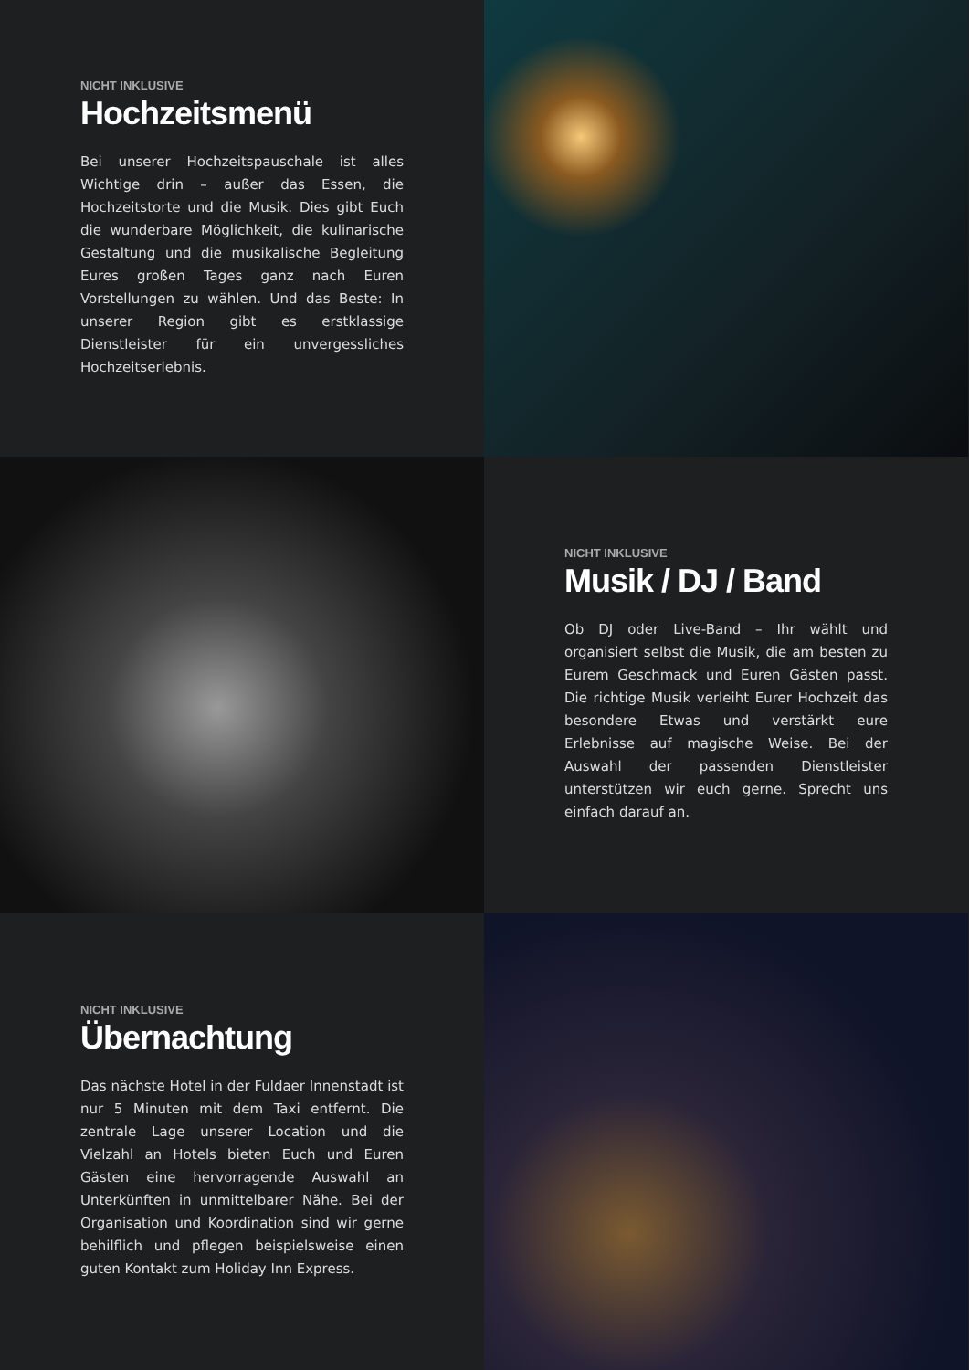NICHT INKLUSIVE
Hochzeitsmenü
Bei unserer Hochzeitspauschale ist alles Wichtige drin – außer das Essen, die Hochzeitstorte und die Musik. Dies gibt Euch die wunderbare Möglichkeit, die kulinarische Gestaltung und die musikalische Begleitung Eures großen Tages ganz nach Euren Vorstellungen zu wählen. Und das Beste: In unserer Region gibt es erstklassige Dienstleister für ein unvergessliches Hochzeitserlebnis.
NICHT INKLUSIVE
Musik / DJ / Band
Ob DJ oder Live-Band – Ihr wählt und organisiert selbst die Musik, die am besten zu Eurem Geschmack und Euren Gästen passt. Die richtige Musik verleiht Eurer Hochzeit das besondere Etwas und verstärkt eure Erlebnisse auf magische Weise. Bei der Auswahl der passenden Dienstleister unterstützen wir euch gerne. Sprecht uns einfach darauf an.
NICHT INKLUSIVE
Übernachtung
Das nächste Hotel in der Fuldaer Innenstadt ist nur 5 Minuten mit dem Taxi entfernt. Die zentrale Lage unserer Location und die Vielzahl an Hotels bieten Euch und Euren Gästen eine hervorragende Auswahl an Unterkünften in unmittelbarer Nähe. Bei der Organisation und Koordination sind wir gerne behilflich und pflegen beispielsweise einen guten Kontakt zum Holiday Inn Express.